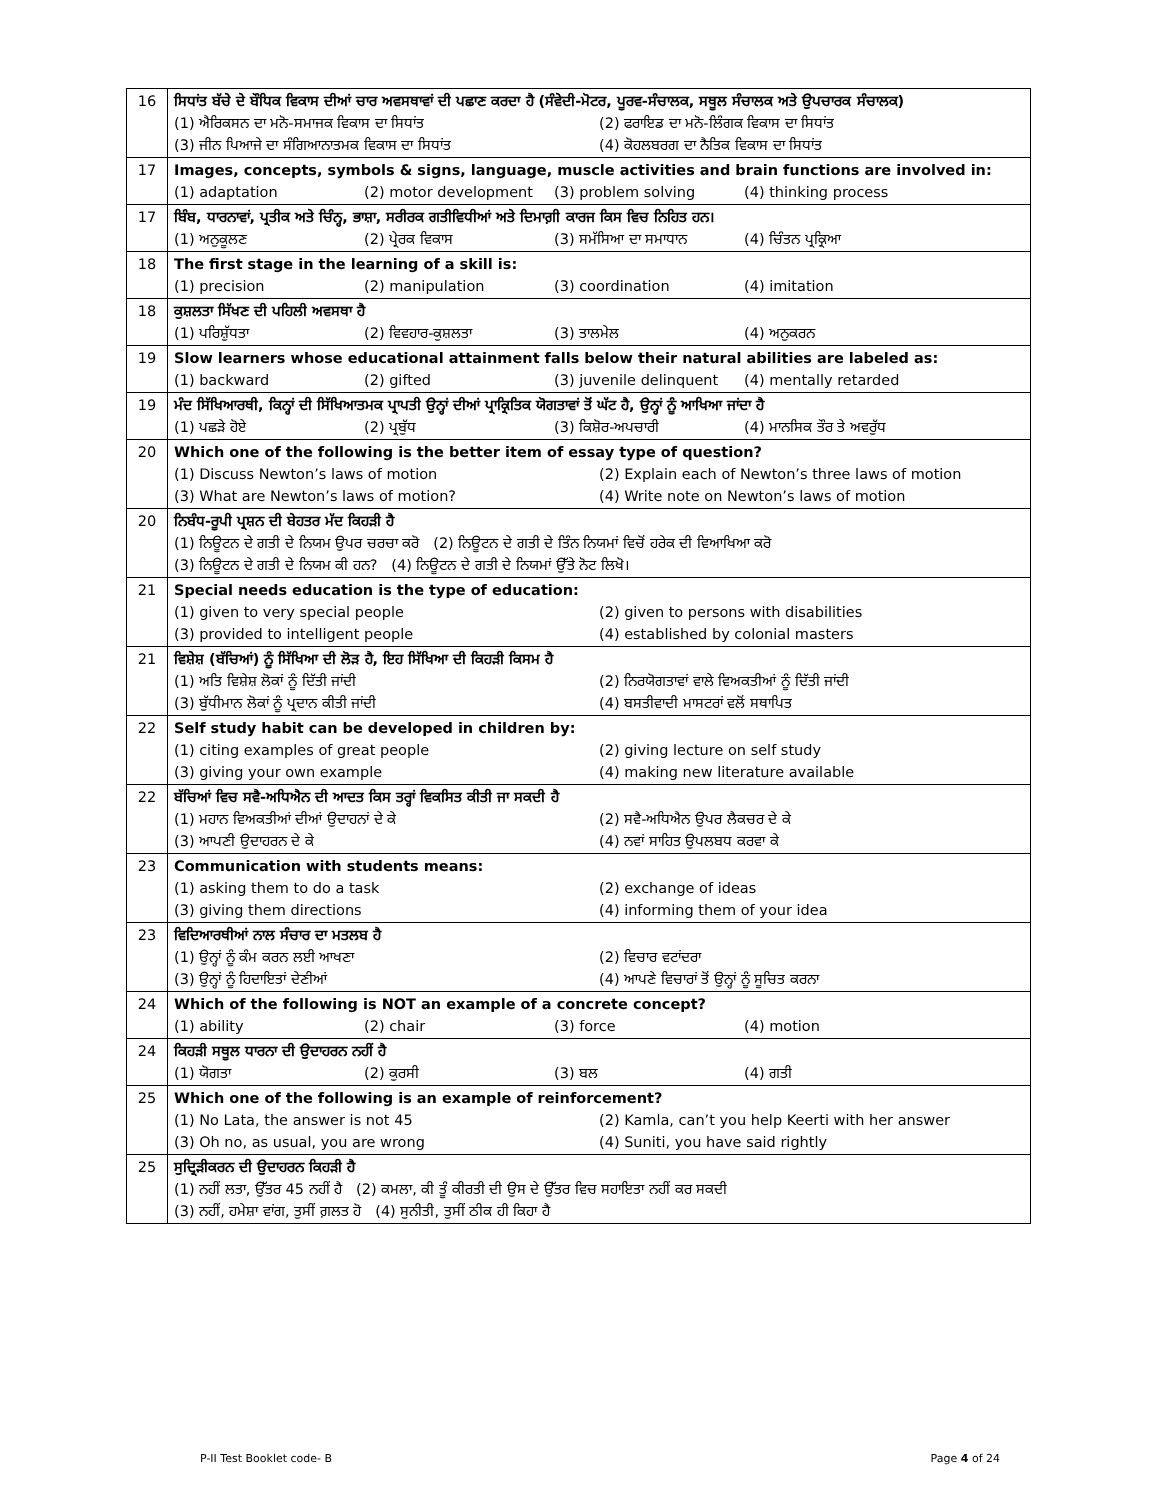| 16 | ਸਿਧਾਂਤ ਬੱਚੇ ਦੇ ਬੌਧਿਕ ਵਿਕਾਸ ਦੀਆਂ ਚਾਰ ਅਵਸਥਾਵਾਂ ਦੀ ਪਛਾਣ ਕਰਦਾ ਹੈ (ਸੰਵੇਦੀ-ਮੋਟਰ, ਪੂਰਵ-ਸੰਚਾਲਕ, ਸਥੂਲ ਸੰਚਾਲਕ ਅਤੇ ਉਪਚਾਰਕ ਸੰਚਾਲਕ) (1) ਐਰਿਕਸਨ ਦਾ ਮਨੋ-ਸਮਾਜਕ ਵਿਕਾਸ ਦਾ ਸਿਧਾਂਤ (2) ਫਰਾਇਡ ਦਾ ਮਨੋ-ਲਿੰਗਕ ਵਿਕਾਸ ਦਾ ਸਿਧਾਂਤ (3) ਜੀਨ ਪਿਆਜੇ ਦਾ ਸੰਗਿਆਨਾਤਮਕ ਵਿਕਾਸ ਦਾ ਸਿਧਾਂਤ (4) ਕੋਹਲਬਰਗ ਦਾ ਨੈਤਿਕ ਵਿਕਾਸ ਦਾ ਸਿਧਾਂਤ |
| 17 | Images, concepts, symbols & signs, language, muscle activities and brain functions are involved in: (1) adaptation (2) motor development (3) problem solving (4) thinking process |
| 17 | ਬਿੰਬ, ਧਾਰਨਾਵਾਂ, ਪ੍ਰਤੀਕ ਅਤੇ ਚਿੰਨ੍ਹ, ਭਾਸ਼ਾ, ਸਰੀਰਕ ਗਤੀਵਿਧੀਆਂ ਅਤੇ ਦਿਮਾਗ਼ੀ ਕਾਰਜ ਕਿਸ ਵਿਚ ਨਿਹਿਤ ਹਨ। (1) ਅਨੁਕੂਲਣ (2) ਪ੍ਰੇਰਕ ਵਿਕਾਸ (3) ਸਮੱਸਿਆ ਦਾ ਸਮਾਧਾਨ (4) ਚਿੰਤਨ ਪ੍ਰਕ੍ਰਿਆ |
| 18 | The first stage in the learning of a skill is: (1) precision (2) manipulation (3) coordination (4) imitation |
| 18 | ਕੁਸ਼ਲਤਾ ਸਿੱਖਣ ਦੀ ਪਹਿਲੀ ਅਵਸਥਾ ਹੈ (1) ਪਰਿਸ਼ੁੱਧਤਾ (2) ਵਿਵਹਾਰ-ਕੁਸ਼ਲਤਾ (3) ਤਾਲਮੇਲ (4) ਅਨੁਕਰਨ |
| 19 | Slow learners whose educational attainment falls below their natural abilities are labeled as: (1) backward (2) gifted (3) juvenile delinquent (4) mentally retarded |
| 19 | ਮੰਦ ਸਿੱਖਿਆਰਥੀ, ਕਿਨ੍ਹਾਂ ਦੀ ਸਿੱਖਿਆਤਮਕ ਪ੍ਰਾਪਤੀ ਉਨ੍ਹਾਂ ਦੀਆਂ ਪ੍ਰਾਕ੍ਰਿਤਿਕ ਯੋਗਤਾਵਾਂ ਤੋਂ ਘੱਟ ਹੈ, ਉਨ੍ਹਾਂ ਨੂੰ ਆਖਿਆ ਜਾਂਦਾ ਹੈ (1) ਪਛੜੇ ਹੋਏ (2) ਪ੍ਰਬੁੱਧ (3) ਕਿਸ਼ੋਰ-ਅਪਚਾਰੀ (4) ਮਾਨਸਿਕ ਤੌਰ ਤੇ ਅਵਰੁੱਧ |
| 20 | Which one of the following is the better item of essay type of question? (1) Discuss Newton’s laws of motion (2) Explain each of Newton’s three laws of motion (3) What are Newton’s laws of motion? (4) Write note on Newton’s laws of motion |
| 20 | ਨਿਬੰਧ-ਰੂਪੀ ਪ੍ਰਸ਼ਨ ਦੀ ਬੇਹਤਰ ਮੱਦ ਕਿਹੜੀ ਹੈ (1) ਨਿਊਟਨ ਦੇ ਗਤੀ ਦੇ ਨਿਯਮ ਉਪਰ ਚਰਚਾ ਕਰੋ (2) ਨਿਊਟਨ ਦੇ ਗਤੀ ਦੇ ਤਿੰਨ ਨਿਯਮਾਂ ਵਿਚੋਂ ਹਰੇਕ ਦੀ ਵਿਆਖਿਆ ਕਰੋ (3) ਨਿਊਟਨ ਦੇ ਗਤੀ ਦੇ ਨਿਯਮ ਕੀ ਹਨ? (4) ਨਿਊਟਨ ਦੇ ਗਤੀ ਦੇ ਨਿਯਮਾਂ ਉੱਤੇ ਨੋਟ ਲਿਖੋ। |
| 21 | Special needs education is the type of education: (1) given to very special people (2) given to persons with disabilities (3) provided to intelligent people (4) established by colonial masters |
| 21 | ਵਿਸ਼ੇਸ਼ (ਬੱਚਿਆਂ) ਨੂੰ ਸਿੱਖਿਆ ਦੀ ਲੋੜ ਹੈ, ਇਹ ਸਿੱਖਿਆ ਦੀ ਕਿਹੜੀ ਕਿਸਮ ਹੈ (1) ਅਤਿ ਵਿਸ਼ੇਸ਼ ਲੋਕਾਂ ਨੂੰ ਦਿੱਤੀ ਜਾਂਦੀ (2) ਨਿਰਯੋਗਤਾਵਾਂ ਵਾਲੇ ਵਿਅਕਤੀਆਂ ਨੂੰ ਦਿੱਤੀ ਜਾਂਦੀ (3) ਬੁੱਧੀਮਾਨ ਲੋਕਾਂ ਨੂੰ ਪ੍ਰਦਾਨ ਕੀਤੀ ਜਾਂਦੀ (4) ਬਸਤੀਵਾਦੀ ਮਾਸਟਰਾਂ ਵਲੋਂ ਸਥਾਪਿਤ |
| 22 | Self study habit can be developed in children by: (1) citing examples of great people (2) giving lecture on self study (3) giving your own example (4) making new literature available |
| 22 | ਬੱਚਿਆਂ ਵਿਚ ਸਵੈ-ਅਧਿਐਨ ਦੀ ਆਦਤ ਕਿਸ ਤਰ੍ਹਾਂ ਵਿਕਸਿਤ ਕੀਤੀ ਜਾ ਸਕਦੀ ਹੈ (1) ਮਹਾਨ ਵਿਅਕਤੀਆਂ ਦੀਆਂ ਉਦਾਹਨਾਂ ਦੇ ਕੇ (2) ਸਵੈ-ਅਧਿਐਨ ਉਪਰ ਲੈਕਚਰ ਦੇ ਕੇ (3) ਆਪਣੀ ਉਦਾਹਰਨ ਦੇ ਕੇ (4) ਨਵਾਂ ਸਾਹਿਤ ਉਪਲਬਧ ਕਰਵਾ ਕੇ |
| 23 | Communication with students means: (1) asking them to do a task (2) exchange of ideas (3) giving them directions (4) informing them of your idea |
| 23 | ਵਿਦਿਆਰਥੀਆਂ ਨਾਲ ਸੰਚਾਰ ਦਾ ਮਤਲਬ ਹੈ (1) ਉਨ੍ਹਾਂ ਨੂੰ ਕੰਮ ਕਰਨ ਲਈ ਆਖਣਾ (2) ਵਿਚਾਰ ਵਟਾਂਦਰਾ (3) ਉਨ੍ਹਾਂ ਨੂੰ ਹਿਦਾਇਤਾਂ ਦੇਣੀਆਂ (4) ਆਪਣੇ ਵਿਚਾਰਾਂ ਤੋਂ ਉਨ੍ਹਾਂ ਨੂੰ ਸੂਚਿਤ ਕਰਨਾ |
| 24 | Which of the following is NOT an example of a concrete concept? (1) ability (2) chair (3) force (4) motion |
| 24 | ਕਿਹੜੀ ਸਥੂਲ ਧਾਰਨਾ ਦੀ ਉਦਾਹਰਨ ਨਹੀਂ ਹੈ (1) ਯੋਗਤਾ (2) ਕੁਰਸੀ (3) ਬਲ (4) ਗਤੀ |
| 25 | Which one of the following is an example of reinforcement? (1) No Lata, the answer is not 45 (2) Kamla, can’t you help Keerti with her answer (3) Oh no, as usual, you are wrong (4) Suniti, you have said rightly |
| 25 | ਸੁਦ੍ਰਿੜੀਕਰਨ ਦੀ ਉਦਾਹਰਨ ਕਿਹੜੀ ਹੈ (1) ਨਹੀਂ ਲਤਾ, ਉੱਤਰ 45 ਨਹੀਂ ਹੈ (2) ਕਮਲਾ, ਕੀ ਤੂੰ ਕੀਰਤੀ ਦੀ ਉਸ ਦੇ ਉੱਤਰ ਵਿਚ ਸਹਾਇਤਾ ਨਹੀਂ ਕਰ ਸਕਦੀ (3) ਨਹੀਂ, ਹਮੇਸ਼ਾ ਵਾਂਗ, ਤੁਸੀਂ ਗ਼ਲਤ ਹੋ (4) ਸੁਨੀਤੀ, ਤੁਸੀਂ ਠੀਕ ਹੀ ਕਿਹਾ ਹੈ |
P-II Test Booklet code- B Page 4 of 24